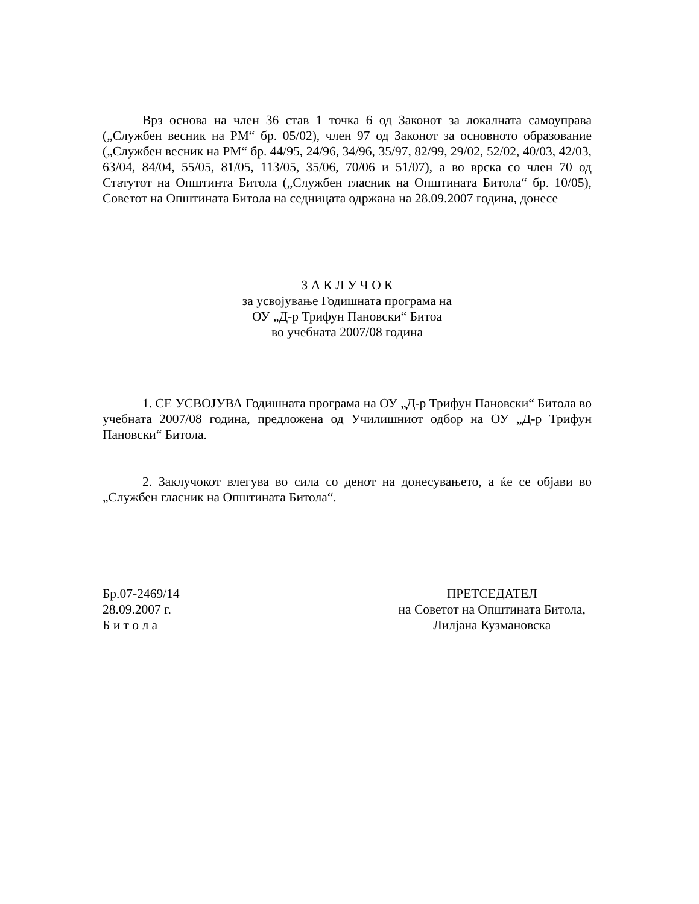Врз основа на член 36 став 1 точка 6 од Законот за локалната самоуправа („Службен весник на РМ“ бр. 05/02), член 97 од Законот за основното образование („Службен весник на РМ“ бр. 44/95, 24/96, 34/96, 35/97, 82/99, 29/02, 52/02, 40/03, 42/03, 63/04, 84/04, 55/05, 81/05, 113/05, 35/06, 70/06 и 51/07), а во врска со член 70 од Статутот на Општинта Битола („Службен гласник на Општината Битола“ бр. 10/05), Советот на Општината Битола на седницата одржана на 28.09.2007 година, донесе
З А К Л У Ч О К
за усвојување Годишната програма на
ОУ „Д-р Трифун Пановски“ Битоа
во учебната 2007/08 година
1. СЕ УСВОЈУВА Годишната програма на ОУ „Д-р Трифун Пановски“ Битола во учебната 2007/08 година, предложена од Училишниот одбор на ОУ „Д-р Трифун Пановски“ Битола.
2. Заклучокот влегува во сила со денот на донесувањето, а ќе се објави во „Службен гласник на Општината Битола“.
Бр.07-2469/14
28.09.2007 г.
Б и т о л а
ПРЕТСЕДАТЕЛ
на Советот на Општината Битола,
Лилјана Кузмановска